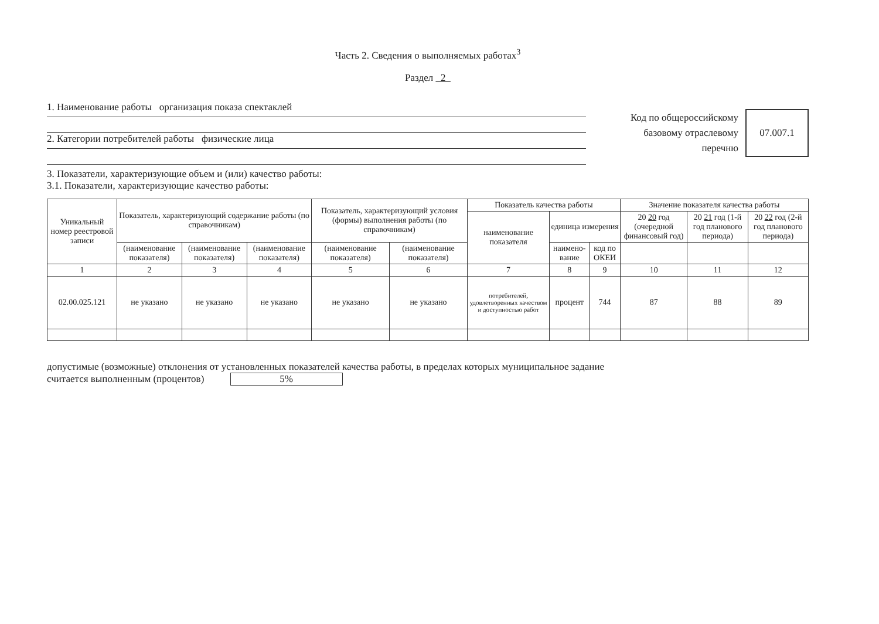Часть 2. Сведения о выполняемых работах<sup>3</sup>
Раздел 2
1. Наименование работы организация показа спектаклей
2. Категории потребителей работы физические лица
Код по общероссийскому
базовому отраслевому
перечню
07.007.1
3. Показатели, характеризующие объем и (или) качество работы:
3.1. Показатели, характеризующие качество работы:
| Уникальный номер реестровой записи | Показатель, характеризующий содержание работы (по справочникам) | | | Показатель, характеризующий условия (формы) выполнения работы (по справочникам) | | Показатель качества работы | | | Значение показателя качества работы | | |
| --- | --- | --- | --- | --- | --- | --- | --- | --- | --- | --- | --- |
| | | | | | | наименование показателя | единица измерения | | 20 20 год (очередной финансовый год) | 20 21 год (1-й год планового периода) | 20 22 год (2-й год планового периода) |
| | (наименование показателя) | (наименование показателя) | (наименование показателя) | (наименование показателя) | (наименование показателя) | | наимено-вание | код по ОКЕИ | | | |
| 1 | 2 | 3 | 4 | 5 | 6 | 7 | 8 | 9 | 10 | 11 | 12 |
| 02.00.025.121 | не указано | не указано | не указано | не указано | не указано | потребителей, удовлетворенных качеством и доступностью работ | процент | 744 | 87 | 88 | 89 |
допустимые (возможные) отклонения от установленных показателей качества работы, в пределах которых муниципальное задание
считается выполненным (процентов) 5%